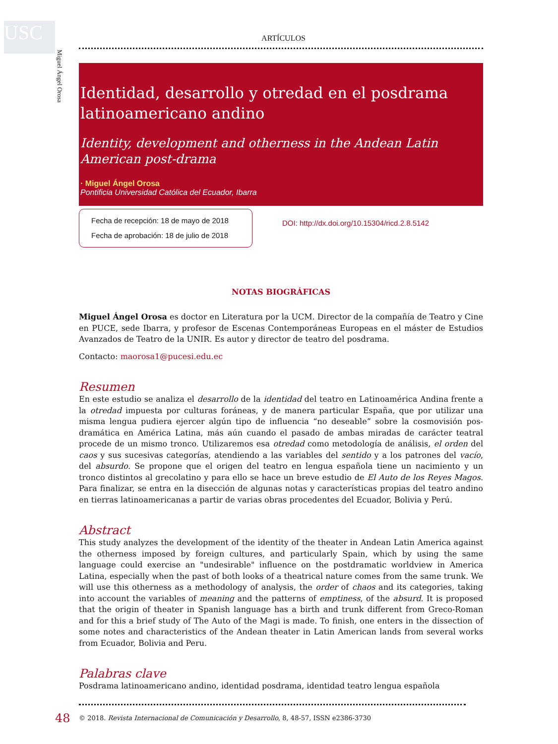USC
Miguel Ángel Orosa
ARTÍCULOS
Identidad, desarrollo y otredad en el posdrama latinoamericano andino
Identity, development and otherness in the Andean Latin American post-drama
· Miguel Ángel Orosa
Pontificia Universidad Católica del Ecuador, Ibarra
Fecha de recepción: 18 de mayo de 2018
Fecha de aprobación: 18 de julio de 2018
DOI: http://dx.doi.org/10.15304/ricd.2.8.5142
NOTAS BIOGRÁFICAS
Miguel Ángel Orosa es doctor en Literatura por la UCM. Director de la compañía de Teatro y Cine en PUCE, sede Ibarra, y profesor de Escenas Contemporáneas Europeas en el máster de Estudios Avanzados de Teatro de la UNIR. Es autor y director de teatro del posdrama.
Contacto: maorosa1@pucesi.edu.ec
Resumen
En este estudio se analiza el desarrollo de la identidad del teatro en Latinoamérica Andina frente a la otredad impuesta por culturas foráneas, y de manera particular España, que por utilizar una misma lengua pudiera ejercer algún tipo de influencia “no deseable” sobre la cosmovisión pos­dramática en América Latina, más aún cuando el pasado de ambas miradas de carácter teatral procede de un mismo tronco. Utilizaremos esa otredad como metodología de análisis, el orden del caos y sus sucesivas categorías, atendiendo a las variables del sentido y a los patrones del vacío, del absurdo. Se propone que el origen del teatro en lengua española tiene un nacimiento y un tronco distintos al grecolatino y para ello se hace un breve estudio de El Auto de los Reyes Magos. Para finalizar, se entra en la disección de algunas notas y características propias del teatro andino en tierras latinoamericanas a partir de varias obras procedentes del Ecuador, Bolivia y Perú.
Abstract
This study analyzes the development of the identity of the theater in Andean Latin America against the otherness imposed by foreign cultures, and particularly Spain, which by using the same language could exercise an "undesirable" influence on the postdramatic worldview in America Latina, especially when the past of both looks of a theatrical nature comes from the same trunk. We will use this otherness as a methodology of analysis, the order of chaos and its categories, taking into account the variables of meaning and the patterns of emptiness, of the absurd. It is proposed that the origin of theater in Spanish language has a birth and trunk different from Greco-Roman and for this a brief study of The Auto of the Magi is made. To finish, one enters in the dissection of some notes and characteristics of the Andean theater in Latin American lands from several works from Ecuador, Bolivia and Peru.
Palabras clave
Posdrama latinoamericano andino, identidad posdrama, identidad teatro lengua española
48 © 2018. Revista Internacional de Comunicación y Desarrollo, 8, 48-57, ISSN e2386-3730